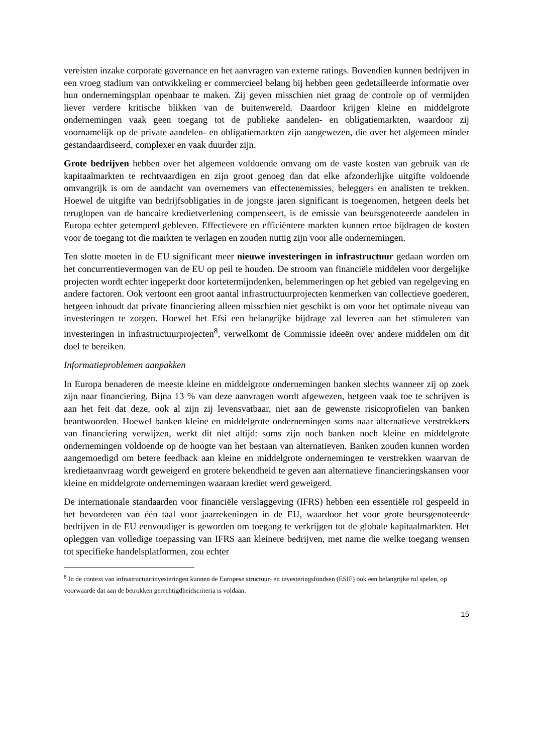vereisten inzake corporate governance en het aanvragen van externe ratings. Bovendien kunnen bedrijven in een vroeg stadium van ontwikkeling er commercieel belang bij hebben geen gedetailleerde informatie over hun ondernemingsplan openbaar te maken. Zij geven misschien niet graag de controle op of vermijden liever verdere kritische blikken van de buitenwereld. Daardoor krijgen kleine en middelgrote ondernemingen vaak geen toegang tot de publieke aandelen- en obligatiemarkten, waardoor zij voornamelijk op de private aandelen- en obligatiemarkten zijn aangewezen, die over het algemeen minder gestandaardiseerd, complexer en vaak duurder zijn.
Grote bedrijven hebben over het algemeen voldoende omvang om de vaste kosten van gebruik van de kapitaalmarkten te rechtvaardigen en zijn groot genoeg dan dat elke afzonderlijke uitgifte voldoende omvangrijk is om de aandacht van overnemers van effectenemissies, beleggers en analisten te trekken. Hoewel de uitgifte van bedrijfsobligaties in de jongste jaren significant is toegenomen, hetgeen deels het teruglopen van de bancaire kredietverlening compenseert, is de emissie van beursgenoteerde aandelen in Europa echter getemperd gebleven. Effectievere en efficiëntere markten kunnen ertoe bijdragen de kosten voor de toegang tot die markten te verlagen en zouden nuttig zijn voor alle ondernemingen.
Ten slotte moeten in de EU significant meer nieuwe investeringen in infrastructuur gedaan worden om het concurrentievermogen van de EU op peil te houden. De stroom van financiële middelen voor dergelijke projecten wordt echter ingeperkt door kortetermijndenken, belemmeringen op het gebied van regelgeving en andere factoren. Ook vertoont een groot aantal infrastructuurprojecten kenmerken van collectieve goederen, hetgeen inhoudt dat private financiering alleen misschien niet geschikt is om voor het optimale niveau van investeringen te zorgen. Hoewel het Efsi een belangrijke bijdrage zal leveren aan het stimuleren van investeringen in infrastructuurprojecten<sup>8</sup>, verwelkomt de Commissie ideeën over andere middelen om dit doel te bereiken.
Informatieproblemen aanpakken
In Europa benaderen de meeste kleine en middelgrote ondernemingen banken slechts wanneer zij op zoek zijn naar financiering. Bijna 13 % van deze aanvragen wordt afgewezen, hetgeen vaak toe te schrijven is aan het feit dat deze, ook al zijn zij levensvatbaar, niet aan de gewenste risicoprofielen van banken beantwoorden. Hoewel banken kleine en middelgrote ondernemingen soms naar alternatieve verstrekkers van financiering verwijzen, werkt dit niet altijd: soms zijn noch banken noch kleine en middelgrote ondernemingen voldoende op de hoogte van het bestaan van alternatieven. Banken zouden kunnen worden aangemoedigd om betere feedback aan kleine en middelgrote ondernemingen te verstrekken waarvan de kredietaanvraag wordt geweigerd en grotere bekendheid te geven aan alternatieve financieringskansen voor kleine en middelgrote ondernemingen waaraan krediet werd geweigerd.
De internationale standaarden voor financiële verslaggeving (IFRS) hebben een essentiële rol gespeeld in het bevorderen van één taal voor jaarrekeningen in de EU, waardoor het voor grote beursgenoteerde bedrijven in de EU eenvoudiger is geworden om toegang te verkrijgen tot de globale kapitaalmarkten. Het opleggen van volledige toepassing van IFRS aan kleinere bedrijven, met name die welke toegang wensen tot specifieke handelsplatformen, zou echter
<sup>8</sup> In de context van infrastructuurinvesteringen kunnen de Europese structuur- en investeringsfondsen (ESIF) ook een belangrijke rol spelen, op voorwaarde dat aan de betrokken gerechtigdheidscriteria is voldaan.
15